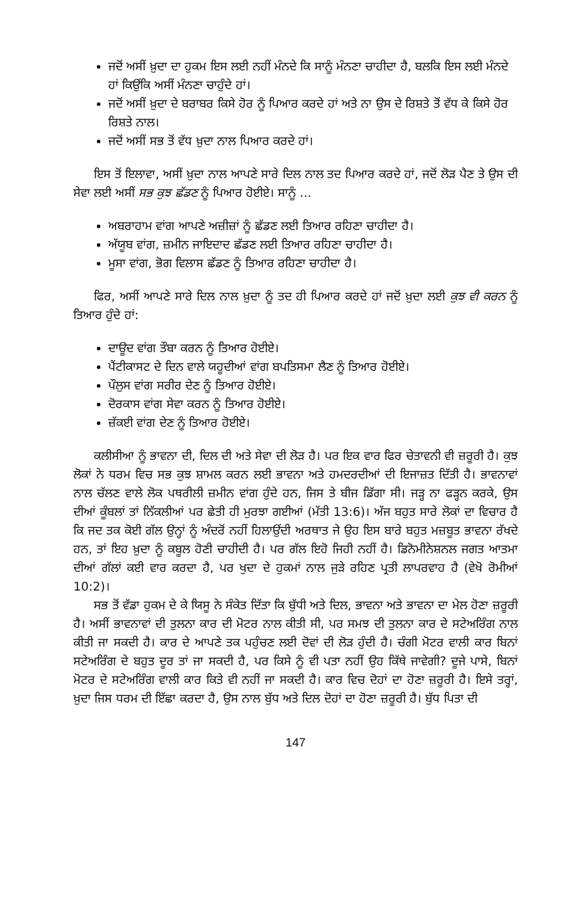ਜਦੋਂ ਅਸੀਂ ਖ਼ੁਦਾ ਦਾ ਹੁਕਮ ਇਸ ਲਈ ਨਹੀਂ ਮੰਨਦੇ ਕਿ ਸਾਨੂੰ ਮੰਨਣਾ ਚਾਹੀਦਾ ਹੈ, ਬਲਕਿ ਇਸ ਲਈ ਮੰਨਦੇ ਹਾਂ ਕਿਉਂਕਿ ਅਸੀਂ ਮੰਨਣਾ ਚਾਹੁੰਦੇ ਹਾਂ।
ਜਦੋਂ ਅਸੀਂ ਖ਼ੁਦਾ ਦੇ ਬਰਾਬਰ ਕਿਸੇ ਹੋਰ ਨੂੰ ਪਿਆਰ ਕਰਦੇ ਹਾਂ ਅਤੇ ਨਾ ਉਸ ਦੇ ਰਿਸ਼ਤੇ ਤੋਂ ਵੱਧ ਕੇ ਕਿਸੇ ਹੋਰ ਰਿਸ਼ਤੇ ਨਾਲ।
ਜਦੋਂ ਅਸੀਂ ਸਭ ਤੋਂ ਵੱਧ ਖ਼ੁਦਾ ਨਾਲ ਪਿਆਰ ਕਰਦੇ ਹਾਂ।
ਇਸ ਤੋਂ ਇਲਾਵਾ, ਅਸੀਂ ਖ਼ੁਦਾ ਨਾਲ ਆਪਣੇ ਸਾਰੇ ਦਿਲ ਨਾਲ ਤਦ ਪਿਆਰ ਕਰਦੇ ਹਾਂ, ਜਦੋਂ ਲੋੜ ਪੈਣ ਤੇ ਉਸ ਦੀ ਸੇਵਾ ਲਈ ਅਸੀਂ ਸਭ ਕੁਝ ਛੱਡਣ ਨੂੰ ਪਿਆਰ ਹੋਈਏ। ਸਾਨੂੰ ...
ਅਬਰਾਹਾਮ ਵਾਂਗ ਆਪਣੇ ਅਜ਼ੀਜ਼ਾਂ ਨੂੰ ਛੱਡਣ ਲਈ ਤਿਆਰ ਰਹਿਣਾ ਚਾਹੀਦਾ ਹੈ।
ਅੱਯੂਬ ਵਾਂਗ, ਜ਼ਮੀਨ ਜਾਇਦਾਦ ਛੱਡਣ ਲਈ ਤਿਆਰ ਰਹਿਣਾ ਚਾਹੀਦਾ ਹੈ।
ਮੂਸਾ ਵਾਂਗ, ਭੋਗ ਵਿਲਾਸ ਛੱਡਣ ਨੂੰ ਤਿਆਰ ਰਹਿਣਾ ਚਾਹੀਦਾ ਹੈ।
ਫਿਰ, ਅਸੀਂ ਆਪਣੇ ਸਾਰੇ ਦਿਲ ਨਾਲ ਖ਼ੁਦਾ ਨੂੰ ਤਦ ਹੀ ਪਿਆਰ ਕਰਦੇ ਹਾਂ ਜਦੋਂ ਖ਼ੁਦਾ ਲਈ ਕੁਝ ਵੀ ਕਰਨ ਨੂੰ ਤਿਆਰ ਹੁੰਦੇ ਹਾਂ:
ਦਾਊਦ ਵਾਂਗ ਤੌਬਾ ਕਰਨ ਨੂੰ ਤਿਆਰ ਹੋਈਏ।
ਪੈਂਟੀਕਾਸਟ ਦੇ ਦਿਨ ਵਾਲੇ ਯਹੂਦੀਆਂ ਵਾਂਗ ਬਪਤਿਸਮਾ ਲੈਣ ਨੂੰ ਤਿਆਰ ਹੋਈਏ।
ਪੌਲੁਸ ਵਾਂਗ ਸਰੀਰ ਦੇਣ ਨੂੰ ਤਿਆਰ ਹੋਈਏ।
ਦੋਰਕਾਸ ਵਾਂਗ ਸੇਵਾ ਕਰਨ ਨੂੰ ਤਿਆਰ ਹੋਈਏ।
ਜ਼ੱਕਈ ਵਾਂਗ ਦੇਣ ਨੂੰ ਤਿਆਰ ਹੋਈਏ।
ਕਲੀਸੀਆ ਨੂੰ ਭਾਵਨਾ ਦੀ, ਦਿਲ ਦੀ ਅਤੇ ਸੇਵਾ ਦੀ ਲੋੜ ਹੈ। ਪਰ ਇਕ ਵਾਰ ਫਿਰ ਚੇਤਾਵਨੀ ਵੀ ਜ਼ਰੂਰੀ ਹੈ। ਕੁਝ ਲੋਕਾਂ ਨੇ ਧਰਮ ਵਿਚ ਸਭ ਕੁਝ ਸ਼ਾਮਲ ਕਰਨ ਲਈ ਭਾਵਨਾ ਅਤੇ ਹਮਦਰਦੀਆਂ ਦੀ ਇਜਾਜ਼ਤ ਦਿੱਤੀ ਹੈ। ਭਾਵਨਾਵਾਂ ਨਾਲ ਚੱਲਣ ਵਾਲੇ ਲੋਕ ਪਥਰੀਲੀ ਜ਼ਮੀਨ ਵਾਂਗ ਹੁੰਦੇ ਹਨ, ਜਿਸ ਤੇ ਬੀਜ ਡਿੱਗਾ ਸੀ। ਜੜ੍ਹ ਨਾ ਫੜ੍ਹਨ ਕਰਕੇ, ਉਸ ਦੀਆਂ ਕੂੰਬਲਾਂ ਤਾਂ ਨਿੱਕਲੀਆਂ ਪਰ ਛੇਤੀ ਹੀ ਮੁਰਝਾ ਗਈਆਂ (ਮੱਤੀ 13:6)। ਅੱਜ ਬਹੁਤ ਸਾਰੇ ਲੋਕਾਂ ਦਾ ਵਿਚਾਰ ਹੈ ਕਿ ਜਦ ਤਕ ਕੋਈ ਗੱਲ ਉਨ੍ਹਾਂ ਨੂੰ ਅੰਦਰੋਂ ਨਹੀਂ ਹਿਲਾਉਂਦੀ ਅਰਥਾਤ ਜੇ ਉਹ ਇਸ ਬਾਰੇ ਬਹੁਤ ਮਜ਼ਬੂਤ ਭਾਵਨਾ ਰੱਖਦੇ ਹਨ, ਤਾਂ ਇਹ ਖ਼ੁਦਾ ਨੂੰ ਕਬੂਲ ਹੋਣੀ ਚਾਹੀਦੀ ਹੈ। ਪਰ ਗੱਲ ਇਹੋ ਜਿਹੀ ਨਹੀਂ ਹੈ। ਡਿਨੋਮੀਨੇਸ਼ਨਲ ਜਗਤ ਆਤਮਾ ਦੀਆਂ ਗੱਲਾਂ ਕਈ ਵਾਰ ਕਰਦਾ ਹੈ, ਪਰ ਖੁਦਾ ਦੇ ਹੁਕਮਾਂ ਨਾਲ ਜੁੜੇ ਰਹਿਣ ਪ੍ਰਤੀ ਲਾਪਰਵਾਹ ਹੈ (ਵੇਖੋ ਰੋਮੀਆਂ 10:2)।
ਸਭ ਤੋਂ ਵੱਡਾ ਹੁਕਮ ਦੇ ਕੇ ਯਿਸੂ ਨੇ ਸੰਕੇਤ ਦਿੱਤਾ ਕਿ ਬੁੱਧੀ ਅਤੇ ਦਿਲ, ਭਾਵਨਾ ਅਤੇ ਭਾਵਨਾ ਦਾ ਮੇਲ ਹੋਣਾ ਜ਼ਰੂਰੀ ਹੈ। ਅਸੀਂ ਭਾਵਨਾਵਾਂ ਦੀ ਤੁਲਨਾ ਕਾਰ ਦੀ ਮੋਟਰ ਨਾਲ ਕੀਤੀ ਸੀ, ਪਰ ਸਮਝ ਦੀ ਤੁਲਨਾ ਕਾਰ ਦੇ ਸਟੇਅਰਿੰਗ ਨਾਲ ਕੀਤੀ ਜਾ ਸਕਦੀ ਹੈ। ਕਾਰ ਦੇ ਆਪਣੇ ਤਕ ਪਹੁੰਚਣ ਲਈ ਦੋਵਾਂ ਦੀ ਲੋੜ ਹੁੰਦੀ ਹੈ। ਚੰਗੀ ਮੋਟਰ ਵਾਲੀ ਕਾਰ ਬਿਨਾਂ ਸਟੇਅਰਿੰਗ ਦੇ ਬਹੁਤ ਦੂਰ ਤਾਂ ਜਾ ਸਕਦੀ ਹੈ, ਪਰ ਕਿਸੇ ਨੂੰ ਵੀ ਪਤਾ ਨਹੀਂ ਉਹ ਕਿੱਥੇ ਜਾਵੇਗੀ? ਦੂਜੇ ਪਾਸੇ, ਬਿਨਾਂ ਮੋਟਰ ਦੇ ਸਟੇਅਰਿੰਗ ਵਾਲੀ ਕਾਰ ਕਿਤੇ ਵੀ ਨਹੀਂ ਜਾ ਸਕਦੀ ਹੈ। ਕਾਰ ਵਿਚ ਦੋਹਾਂ ਦਾ ਹੋਣਾ ਜ਼ਰੂਰੀ ਹੈ। ਇਸੇ ਤਰ੍ਹਾਂ, ਖ਼ੁਦਾ ਜਿਸ ਧਰਮ ਦੀ ਇੱਛਾ ਕਰਦਾ ਹੈ, ਉਸ ਨਾਲ ਬੁੱਧ ਅਤੇ ਦਿਲ ਦੋਹਾਂ ਦਾ ਹੋਣਾ ਜ਼ਰੂਰੀ ਹੈ। ਬੁੱਧ ਪਿਤਾ ਦੀ
147